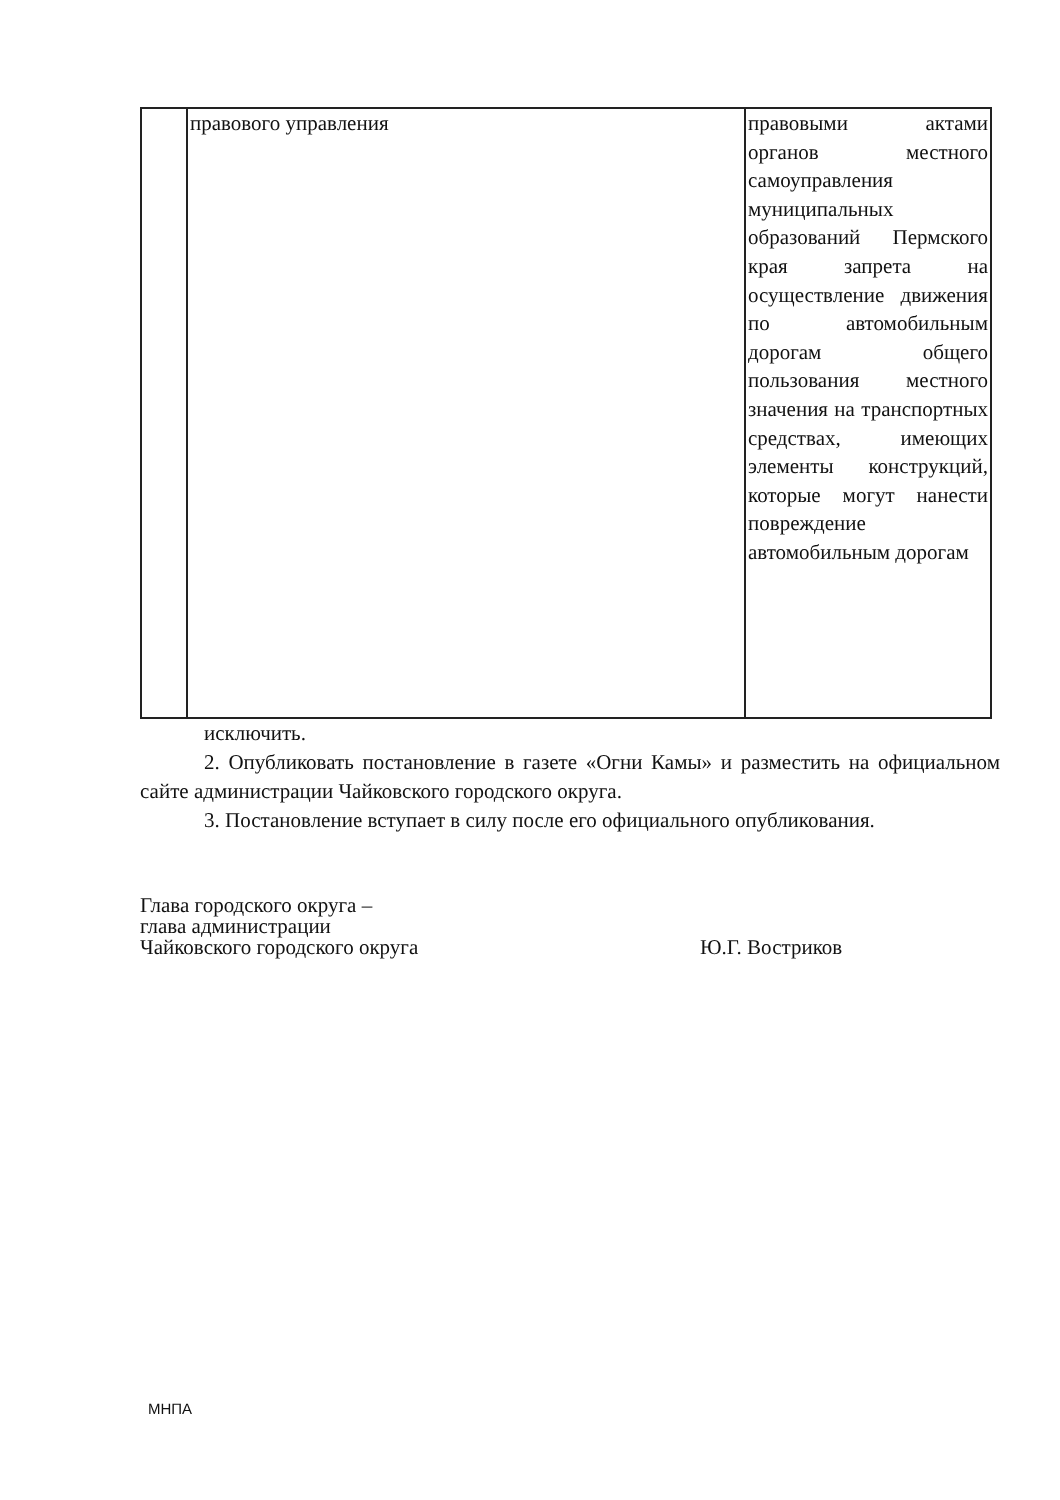| | правового управления | правовыми актами органов местного самоуправления муниципальных образований Пермского края запрета на осуществление движения по автомобильным дорогам общего пользования местного значения на транспортных средствах, имеющих элементы конструкций, которые могут нанести повреждение автомобильным дорогам |
исключить.
2. Опубликовать постановление в газете «Огни Камы» и разместить на официальном сайте администрации Чайковского городского округа.
3. Постановление вступает в силу после его официального опубликования.
Глава городского округа –
глава администрации
Чайковского городского округа
Ю.Г. Востриков
МНПА